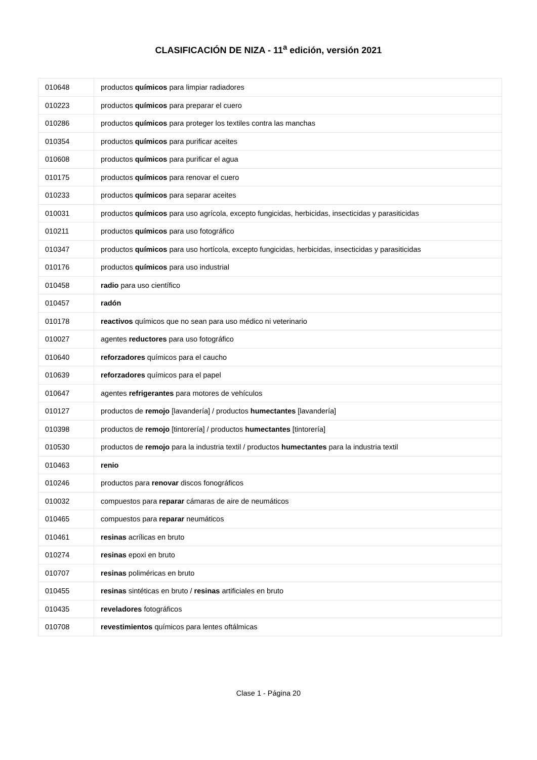CLASIFICACIÓN DE NIZA - 11<sup>a</sup> edición, versión 2021
| 010648 | productos químicos para limpiar radiadores |
| 010223 | productos químicos para preparar el cuero |
| 010286 | productos químicos para proteger los textiles contra las manchas |
| 010354 | productos químicos para purificar aceites |
| 010608 | productos químicos para purificar el agua |
| 010175 | productos químicos para renovar el cuero |
| 010233 | productos químicos para separar aceites |
| 010031 | productos químicos para uso agrícola, excepto fungicidas, herbicidas, insecticidas y parasiticidas |
| 010211 | productos químicos para uso fotográfico |
| 010347 | productos químicos para uso hortícola, excepto fungicidas, herbicidas, insecticidas y parasiticidas |
| 010176 | productos químicos para uso industrial |
| 010458 | radio para uso científico |
| 010457 | radón |
| 010178 | reactivos químicos que no sean para uso médico ni veterinario |
| 010027 | agentes reductores para uso fotográfico |
| 010640 | reforzadores químicos para el caucho |
| 010639 | reforzadores químicos para el papel |
| 010647 | agentes refrigerantes para motores de vehículos |
| 010127 | productos de remojo [lavandería] / productos humectantes [lavandería] |
| 010398 | productos de remojo [tintorería] / productos humectantes [tintorería] |
| 010530 | productos de remojo para la industria textil / productos humectantes para la industria textil |
| 010463 | renio |
| 010246 | productos para renovar discos fonográficos |
| 010032 | compuestos para reparar cámaras de aire de neumáticos |
| 010465 | compuestos para reparar neumáticos |
| 010461 | resinas acrílicas en bruto |
| 010274 | resinas epoxi en bruto |
| 010707 | resinas poliméricas en bruto |
| 010455 | resinas sintéticas en bruto / resinas artificiales en bruto |
| 010435 | reveladores fotográficos |
| 010708 | revestimientos químicos para lentes oftálmicas |
Clase 1 - Página 20